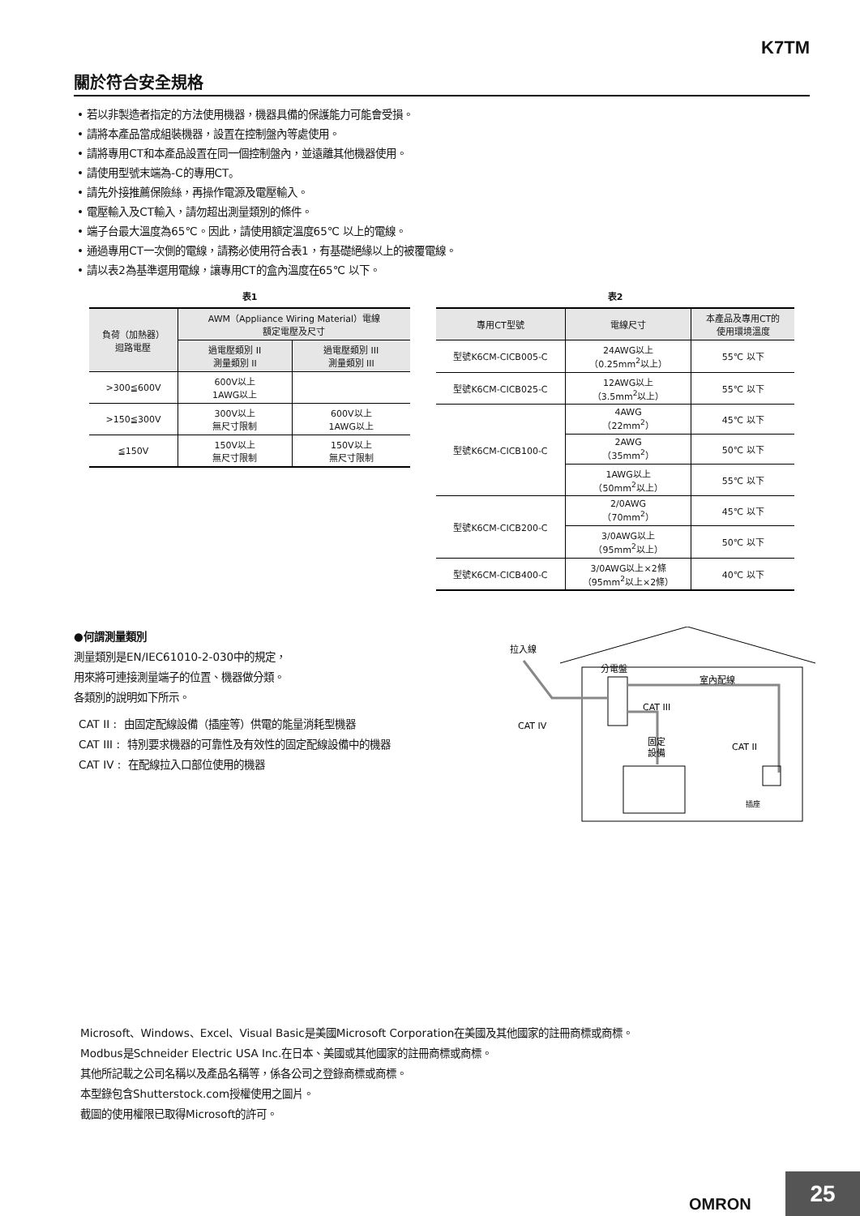K7TM
關於符合安全規格
• 若以非製造者指定的方法使用機器，機器具備的保護能力可能會受損。
• 請將本產品當成組裝機器，設置在控制盤內等處使用。
• 請將專用CT和本產品設置在同一個控制盤內，並遠離其他機器使用。
• 請使用型號末端為-C的專用CT。
• 請先外接推薦保險絲，再操作電源及電壓輸入。
• 電壓輸入及CT輸入，請勿超出測量類別的條件。
• 端子台最大溫度為65℃。因此，請使用額定溫度65℃ 以上的電線。
• 通過專用CT一次側的電線，請務必使用符合表1，有基礎絕緣以上的被覆電線。
• 請以表2為基準選用電線，讓專用CT的盒內溫度在65℃ 以下。
表1
| 負荷（加熱器） 迴路電壓 | AWM（Appliance Wiring Material）電線 額定電壓及尺寸 | |
| --- | --- | --- |
| | 過電壓類別 II 測量類別 II | 過電壓類別 III 測量類別 III |
| >300≦600V | 600V以上 1AWG以上 | |
| >150≦300V | 300V以上 無尺寸限制 | 600V以上 1AWG以上 |
| ≦150V | 150V以上 無尺寸限制 | 150V以上 無尺寸限制 |
表2
| 專用CT型號 | 電線尺寸 | 本產品及專用CT的 使用環境溫度 |
| --- | --- | --- |
| 型號K6CM-CICB005-C | 24AWG以上 （0.25mm<sup>2</sup>以上） | 55℃ 以下 |
| 型號K6CM-CICB025-C | 12AWG以上 （3.5mm<sup>2</sup>以上） | 55℃ 以下 |
| 型號K6CM-CICB100-C | 4AWG （22mm<sup>2</sup>） | 45℃ 以下 |
| | 2AWG （35mm<sup>2</sup>） | 50℃ 以下 |
| | 1AWG以上 （50mm<sup>2</sup>以上） | 55℃ 以下 |
| 型號K6CM-CICB200-C | 2/0AWG （70mm<sup>2</sup>） | 45℃ 以下 |
| | 3/0AWG以上 （95mm<sup>2</sup>以上） | 50℃ 以下 |
| 型號K6CM-CICB400-C | 3/0AWG以上×2條 （95mm<sup>2</sup>以上×2條） | 40℃ 以下 |
●何謂測量類別
測量類別是EN/IEC61010-2-030中的規定，
用來將可連接測量端子的位置、機器做分類。
各類別的說明如下所示。
CAT II : 由固定配線設備（插座等）供電的能量消耗型機器
CAT III : 特別要求機器的可靠性及有效性的固定配線設備中的機器
CAT IV : 在配線拉入口部位使用的機器
拉入線
分電盤
室內配線
CAT III
CAT IV
固定
設備
CAT II
插座
Microsoft、Windows、Excel、Visual Basic是美國Microsoft Corporation在美國及其他國家的註冊商標或商標。
Modbus是Schneider Electric USA Inc.在日本、美國或其他國家的註冊商標或商標。
其他所記載之公司名稱以及產品名稱等，係各公司之登錄商標或商標。
本型錄包含Shutterstock.com授權使用之圖片。
截圖的使用權限已取得Microsoft的許可。
OMRON
25